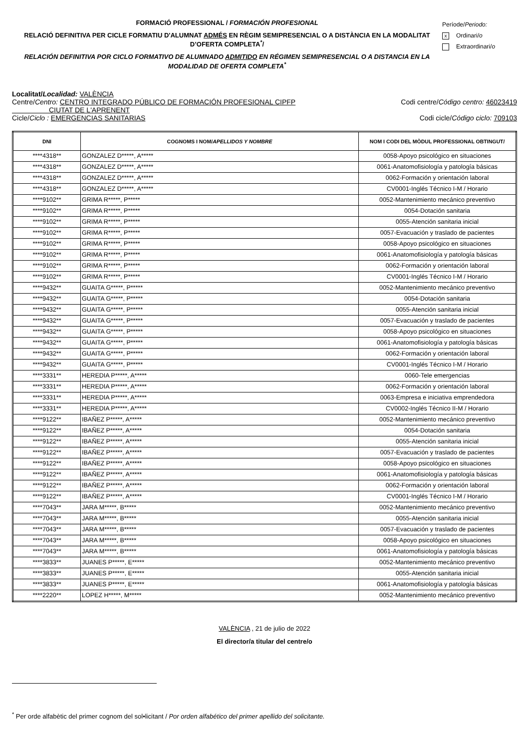FORMACIÓ PROFESSIONAL / FORMACIÓN PROFESIONAL
RELACIÓ DEFINITIVA PER CICLE FORMATIU D'ALUMNAT ADMÉS EN RÈGIM SEMIPRESENCIAL O A DISTÀNCIA EN LA MODALITAT D’OFERTA COMPLETA<sup>*</sup>/
RELACIÓN DEFINITIVA POR CICLO FORMATIVO DE ALUMNADO ADMITIDO EN RÉGIMEN SEMIPRESENCIAL O A DISTANCIA EN LA MODALIDAD DE OFERTA COMPLETA<sup>*</sup>
Període/Periodo:
x Ordinari/o
Extraordinari/o
Localitat/Localidad: VALÈNCIA
Centre/Centro: CENTRO INTEGRADO PÚBLICO DE FORMACIÓN PROFESIONAL CIPFP
CIUTAT DE L'APRENENT
Codi centre/Código centro: 46023419
Cicle/Ciclo : EMERGENCIAS SANITARIAS
Codi cicle/Código ciclo: 709103
| DNI | COGNOMS I NOM/ APELLIDOS Y NOMBRE | NOM I CODI DEL MÒDUL PROFESSIONAL OBTINGUT/ |
| --- | --- | --- |
| ****4318** | GONZALEZ D*****, A***** | 0058-Apoyo psicológico en situaciones |
| ****4318** | GONZALEZ D*****, A***** | 0061-Anatomofisiología y patología básicas |
| ****4318** | GONZALEZ D*****, A***** | 0062-Formación y orientación laboral |
| ****4318** | GONZALEZ D*****, A***** | CV0001-Inglés Técnico I-M / Horario |
| ****9102** | GRIMA R*****, P***** | 0052-Mantenimiento mecánico preventivo |
| ****9102** | GRIMA R*****, P***** | 0054-Dotación sanitaria |
| ****9102** | GRIMA R*****, P***** | 0055-Atención sanitaria inicial |
| ****9102** | GRIMA R*****, P***** | 0057-Evacuación y traslado de pacientes |
| ****9102** | GRIMA R*****, P***** | 0058-Apoyo psicológico en situaciones |
| ****9102** | GRIMA R*****, P***** | 0061-Anatomofisiología y patología básicas |
| ****9102** | GRIMA R*****, P***** | 0062-Formación y orientación laboral |
| ****9102** | GRIMA R*****, P***** | CV0001-Inglés Técnico I-M / Horario |
| ****9432** | GUAITA G*****, P***** | 0052-Mantenimiento mecánico preventivo |
| ****9432** | GUAITA G*****, P***** | 0054-Dotación sanitaria |
| ****9432** | GUAITA G*****, P***** | 0055-Atención sanitaria inicial |
| ****9432** | GUAITA G*****, P***** | 0057-Evacuación y traslado de pacientes |
| ****9432** | GUAITA G*****, P***** | 0058-Apoyo psicológico en situaciones |
| ****9432** | GUAITA G*****, P***** | 0061-Anatomofisiología y patología básicas |
| ****9432** | GUAITA G*****, P***** | 0062-Formación y orientación laboral |
| ****9432** | GUAITA G*****, P***** | CV0001-Inglés Técnico I-M / Horario |
| ****3331** | HEREDIA P*****, A***** | 0060-Tele emergencias |
| ****3331** | HEREDIA P*****, A***** | 0062-Formación y orientación laboral |
| ****3331** | HEREDIA P*****, A***** | 0063-Empresa e iniciativa emprendedora |
| ****3331** | HEREDIA P*****, A***** | CV0002-Inglés Técnico II-M / Horario |
| ****9122** | IBAÑEZ P*****, A***** | 0052-Mantenimiento mecánico preventivo |
| ****9122** | IBAÑEZ P*****, A***** | 0054-Dotación sanitaria |
| ****9122** | IBAÑEZ P*****, A***** | 0055-Atención sanitaria inicial |
| ****9122** | IBAÑEZ P*****, A***** | 0057-Evacuación y traslado de pacientes |
| ****9122** | IBAÑEZ P*****, A***** | 0058-Apoyo psicológico en situaciones |
| ****9122** | IBAÑEZ P*****, A***** | 0061-Anatomofisiología y patología básicas |
| ****9122** | IBAÑEZ P*****, A***** | 0062-Formación y orientación laboral |
| ****9122** | IBAÑEZ P*****, A***** | CV0001-Inglés Técnico I-M / Horario |
| ****7043** | JARA M*****, B***** | 0052-Mantenimiento mecánico preventivo |
| ****7043** | JARA M*****, B***** | 0055-Atención sanitaria inicial |
| ****7043** | JARA M*****, B***** | 0057-Evacuación y traslado de pacientes |
| ****7043** | JARA M*****, B***** | 0058-Apoyo psicológico en situaciones |
| ****7043** | JARA M*****, B***** | 0061-Anatomofisiología y patología básicas |
| ****3833** | JUANES P*****, E***** | 0052-Mantenimiento mecánico preventivo |
| ****3833** | JUANES P*****, E***** | 0055-Atención sanitaria inicial |
| ****3833** | JUANES P*****, E***** | 0061-Anatomofisiología y patología básicas |
| ****2220** | LOPEZ H*****, M***** | 0052-Mantenimiento mecánico preventivo |
VALÈNCIA , 21 de julio de 2022
El director/a titular del centre/o
<sup>*</sup> Per orde alfabètic del primer cognom del sol•licitant / Por orden alfabético del primer apellido del solicitante.